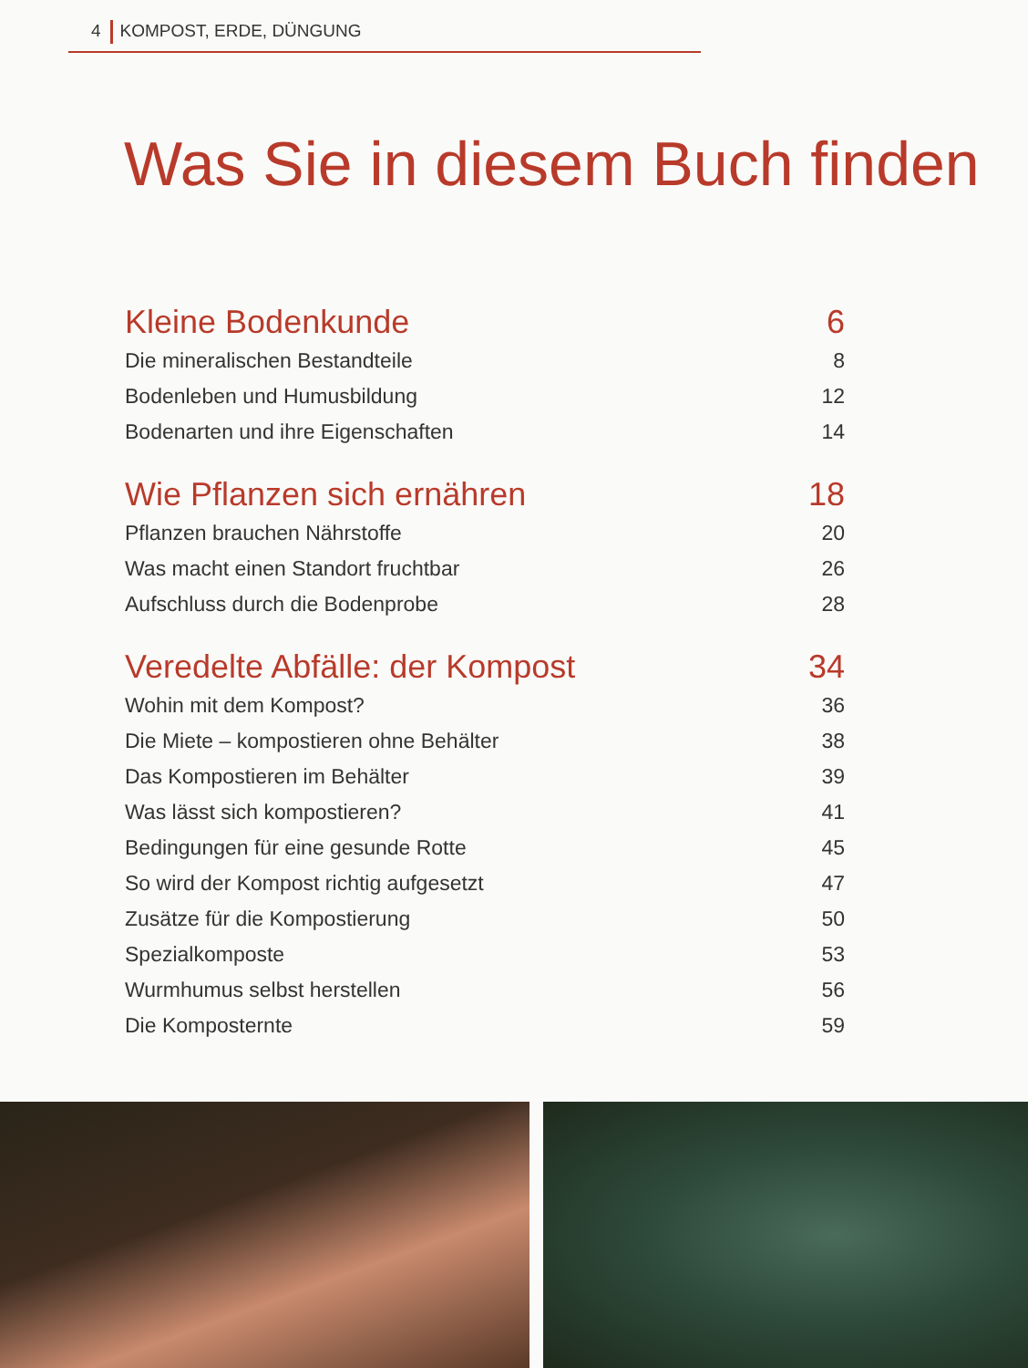4 KOMPOST, ERDE, DÜNGUNG
Was Sie in diesem Buch finden
Kleine Bodenkunde 6
Die mineralischen Bestandteile 8
Bodenleben und Humusbildung 12
Bodenarten und ihre Eigenschaften 14
Wie Pflanzen sich ernähren 18
Pflanzen brauchen Nährstoffe 20
Was macht einen Standort fruchtbar 26
Aufschluss durch die Bodenprobe 28
Veredelte Abfälle: der Kompost 34
Wohin mit dem Kompost? 36
Die Miete – kompostieren ohne Behälter 38
Das Kompostieren im Behälter 39
Was lässt sich kompostieren? 41
Bedingungen für eine gesunde Rotte 45
So wird der Kompost richtig aufgesetzt 47
Zusätze für die Kompostierung 50
Spezialkomposte 53
Wurmhumus selbst herstellen 56
Die Komposternte 59